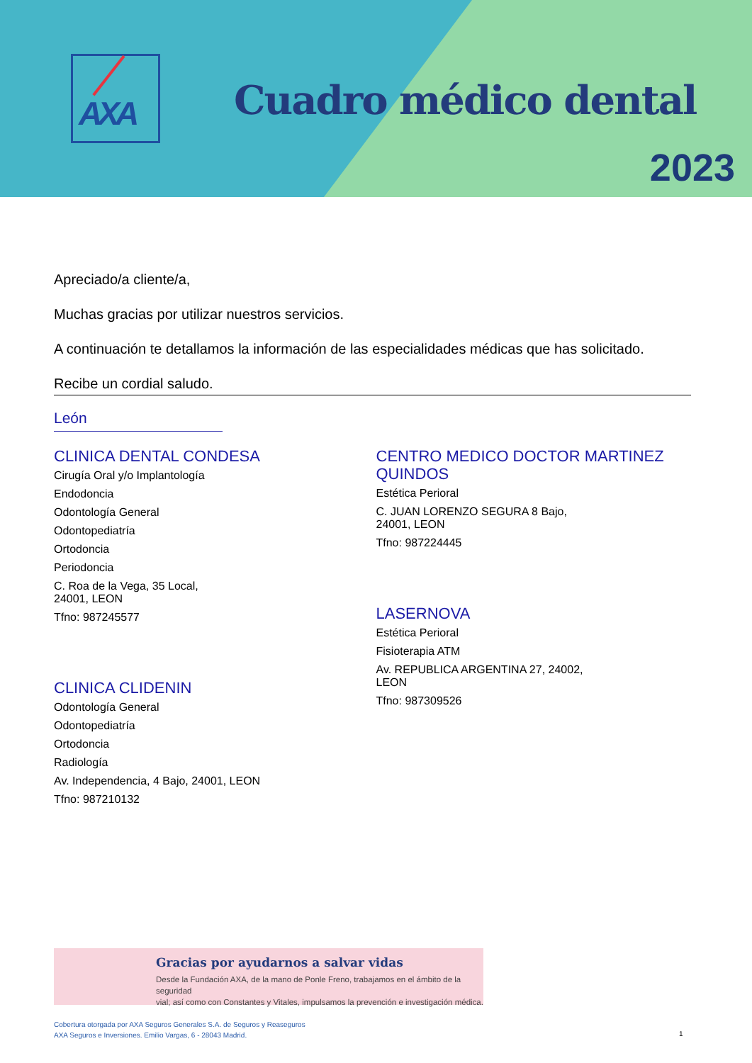AXA
Cuadro médico dental
2023
Apreciado/a cliente/a,
Muchas gracias por utilizar nuestros servicios.
A continuación te detallamos la información de las especialidades médicas que has solicitado.
Recibe un cordial saludo.
León
CLINICA DENTAL CONDESA
Cirugía Oral y/o Implantología
Endodoncia
Odontología General
Odontopediatría
Ortodoncia
Periodoncia
C. Roa de la Vega, 35 Local,
24001, LEON
Tfno: 987245577
CLINICA CLIDENIN
Odontología General
Odontopediatría
Ortodoncia
Radiología
Av. Independencia, 4 Bajo, 24001, LEON
Tfno: 987210132
CENTRO MEDICO DOCTOR MARTINEZ QUINDOS
Estética Perioral
C. JUAN LORENZO SEGURA 8 Bajo,
24001, LEON
Tfno: 987224445
LASERNOVA
Estética Perioral
Fisioterapia ATM
Av. REPUBLICA ARGENTINA 27, 24002,
LEON
Tfno: 987309526
Gracias por ayudarnos a salvar vidas
Desde la Fundación AXA, de la mano de Ponle Freno, trabajamos en el ámbito de la seguridad
vial; así como con Constantes y Vitales, impulsamos la prevención e investigación médica.
Cobertura otorgada por AXA Seguros Generales S.A. de Seguros y Reaseguros
AXA Seguros e Inversiones. Emilio Vargas, 6 - 28043 Madrid.
1